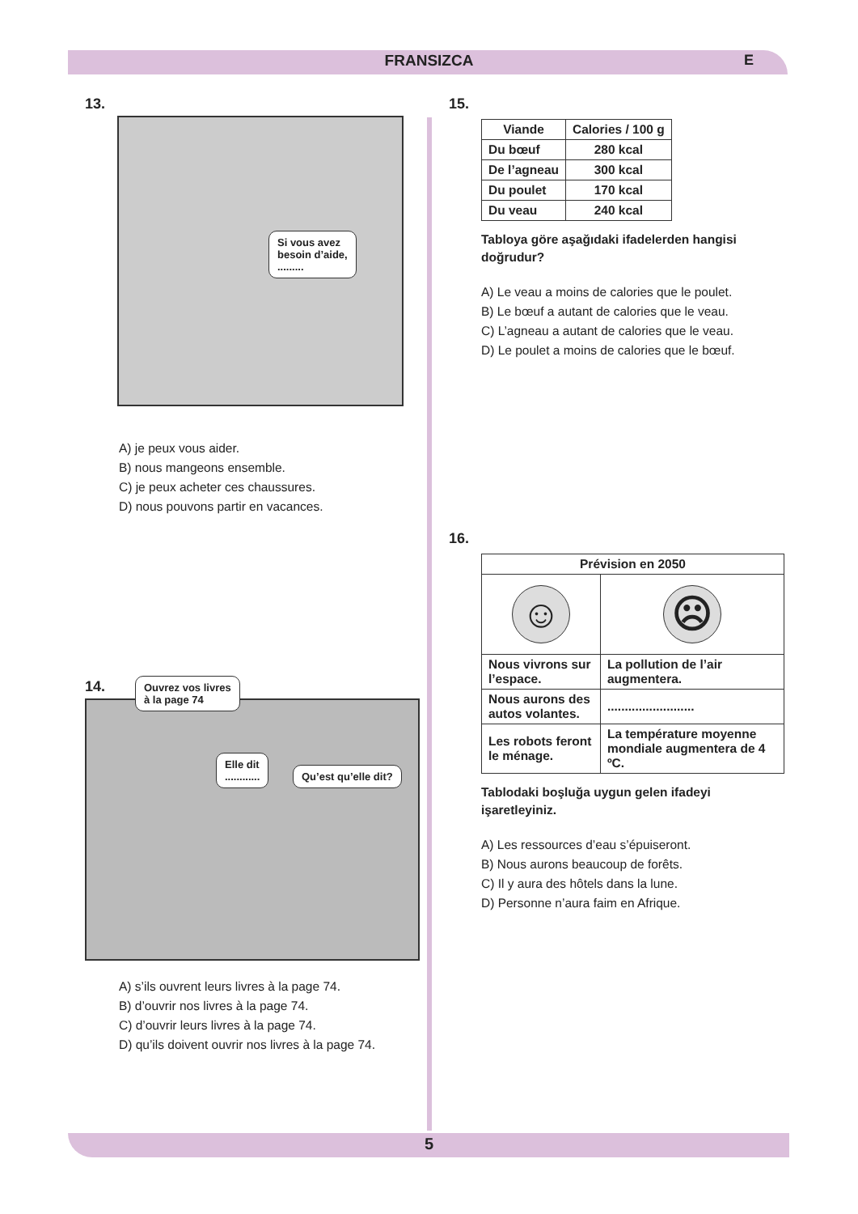FRANSIZCA E
13.
Si vous avez
besoin d’aide,
.........
A) je peux vous aider.
B) nous mangeons ensemble.
C) je peux acheter ces chaussures.
D) nous pouvons partir en vacances.
14.
Ouvrez vos livres
à la page 74
Elle dit
............
Qu’est qu’elle dit?
A) s’ils ouvrent leurs livres à la page 74.
B) d’ouvrir nos livres à la page 74.
C) d’ouvrir leurs livres à la page 74.
D) qu’ils doivent ouvrir nos livres à la page 74.
15.
| Viande | Calories / 100 g |
| --- | --- |
| Du bœuf | 280 kcal |
| De l’agneau | 300 kcal |
| Du poulet | 170 kcal |
| Du veau | 240 kcal |
Tabloya göre aşağıdaki ifadelerden hangisi doğrudur?
A) Le veau a moins de calories que le poulet.
B) Le bœuf a autant de calories que le veau.
C) L’agneau a autant de calories que le veau.
D) Le poulet a moins de calories que le bœuf.
16.
| Prévision en 2050 | |
| --- | --- |
| ☺ | ☹ |
| Nous vivrons sur l’espace. | La pollution de l’air augmentera. |
| Nous aurons des autos volantes. | ......................... |
| Les robots feront le ménage. | La température moyenne mondiale augmentera de 4 ºC. |
Tablodaki boşluğa uygun gelen ifadeyi işaretleyiniz.
A) Les ressources d’eau s’épuiseront.
B) Nous aurons beaucoup de forêts.
C) Il y aura des hôtels dans la lune.
D) Personne n’aura faim en Afrique.
5